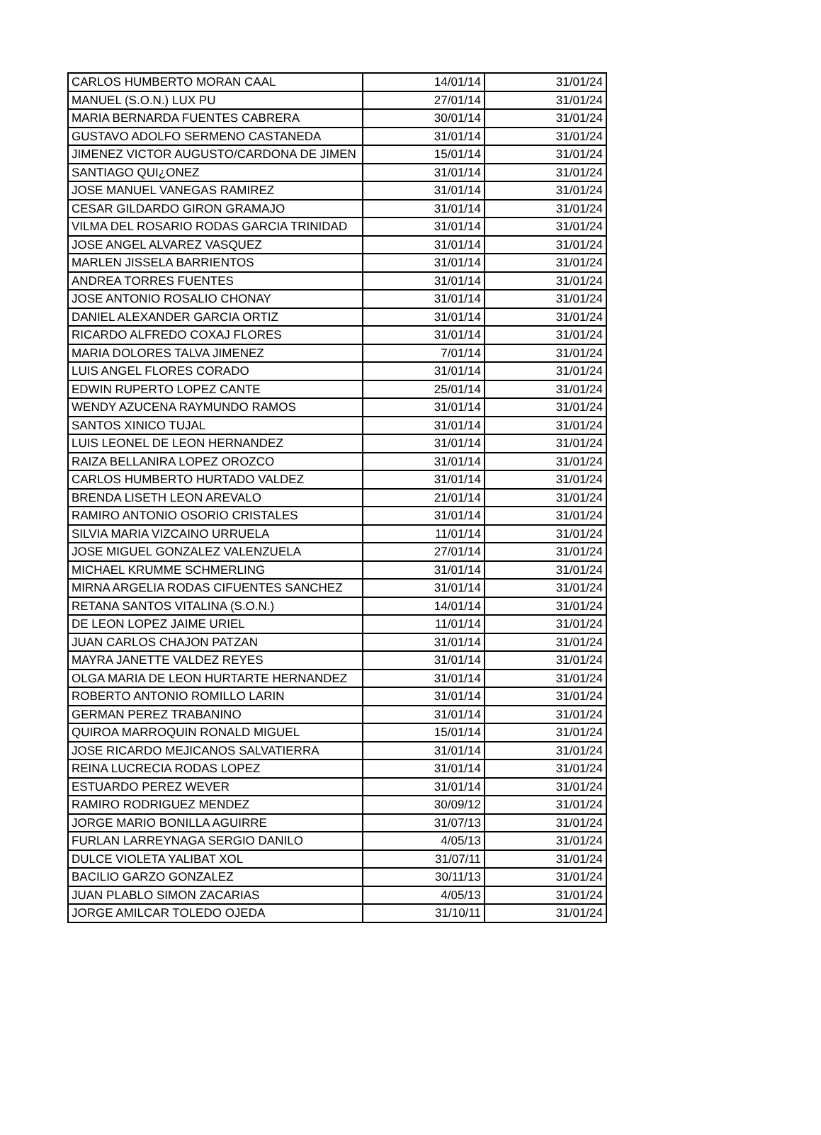| CARLOS HUMBERTO MORAN CAAL | 14/01/14 | 31/01/24 |
| MANUEL (S.O.N.) LUX PU | 27/01/14 | 31/01/24 |
| MARIA BERNARDA FUENTES CABRERA | 30/01/14 | 31/01/24 |
| GUSTAVO ADOLFO SERMENO CASTANEDA | 31/01/14 | 31/01/24 |
| JIMENEZ VICTOR AUGUSTO/CARDONA DE JIMEN | 15/01/14 | 31/01/24 |
| SANTIAGO QUI¿ONEZ | 31/01/14 | 31/01/24 |
| JOSE MANUEL VANEGAS RAMIREZ | 31/01/14 | 31/01/24 |
| CESAR GILDARDO GIRON GRAMAJO | 31/01/14 | 31/01/24 |
| VILMA DEL ROSARIO RODAS GARCIA TRINIDAD | 31/01/14 | 31/01/24 |
| JOSE ANGEL ALVAREZ VASQUEZ | 31/01/14 | 31/01/24 |
| MARLEN JISSELA BARRIENTOS | 31/01/14 | 31/01/24 |
| ANDREA TORRES FUENTES | 31/01/14 | 31/01/24 |
| JOSE ANTONIO ROSALIO CHONAY | 31/01/14 | 31/01/24 |
| DANIEL ALEXANDER GARCIA ORTIZ | 31/01/14 | 31/01/24 |
| RICARDO ALFREDO COXAJ FLORES | 31/01/14 | 31/01/24 |
| MARIA DOLORES TALVA JIMENEZ | 7/01/14 | 31/01/24 |
| LUIS ANGEL FLORES CORADO | 31/01/14 | 31/01/24 |
| EDWIN RUPERTO LOPEZ CANTE | 25/01/14 | 31/01/24 |
| WENDY AZUCENA RAYMUNDO RAMOS | 31/01/14 | 31/01/24 |
| SANTOS XINICO TUJAL | 31/01/14 | 31/01/24 |
| LUIS LEONEL DE LEON HERNANDEZ | 31/01/14 | 31/01/24 |
| RAIZA BELLANIRA LOPEZ OROZCO | 31/01/14 | 31/01/24 |
| CARLOS HUMBERTO HURTADO VALDEZ | 31/01/14 | 31/01/24 |
| BRENDA LISETH LEON AREVALO | 21/01/14 | 31/01/24 |
| RAMIRO ANTONIO OSORIO CRISTALES | 31/01/14 | 31/01/24 |
| SILVIA MARIA VIZCAINO URRUELA | 11/01/14 | 31/01/24 |
| JOSE MIGUEL GONZALEZ VALENZUELA | 27/01/14 | 31/01/24 |
| MICHAEL KRUMME SCHMERLING | 31/01/14 | 31/01/24 |
| MIRNA ARGELIA RODAS CIFUENTES SANCHEZ | 31/01/14 | 31/01/24 |
| RETANA SANTOS VITALINA (S.O.N.) | 14/01/14 | 31/01/24 |
| DE LEON LOPEZ JAIME URIEL | 11/01/14 | 31/01/24 |
| JUAN CARLOS CHAJON PATZAN | 31/01/14 | 31/01/24 |
| MAYRA JANETTE VALDEZ REYES | 31/01/14 | 31/01/24 |
| OLGA MARIA DE LEON HURTARTE HERNANDEZ | 31/01/14 | 31/01/24 |
| ROBERTO ANTONIO ROMILLO LARIN | 31/01/14 | 31/01/24 |
| GERMAN PEREZ TRABANINO | 31/01/14 | 31/01/24 |
| QUIROA MARROQUIN RONALD MIGUEL | 15/01/14 | 31/01/24 |
| JOSE RICARDO MEJICANOS SALVATIERRA | 31/01/14 | 31/01/24 |
| REINA LUCRECIA RODAS LOPEZ | 31/01/14 | 31/01/24 |
| ESTUARDO PEREZ WEVER | 31/01/14 | 31/01/24 |
| RAMIRO RODRIGUEZ MENDEZ | 30/09/12 | 31/01/24 |
| JORGE MARIO BONILLA AGUIRRE | 31/07/13 | 31/01/24 |
| FURLAN LARREYNAGA SERGIO DANILO | 4/05/13 | 31/01/24 |
| DULCE VIOLETA YALIBAT XOL | 31/07/11 | 31/01/24 |
| BACILIO GARZO GONZALEZ | 30/11/13 | 31/01/24 |
| JUAN PLABLO SIMON ZACARIAS | 4/05/13 | 31/01/24 |
| JORGE AMILCAR TOLEDO OJEDA | 31/10/11 | 31/01/24 |